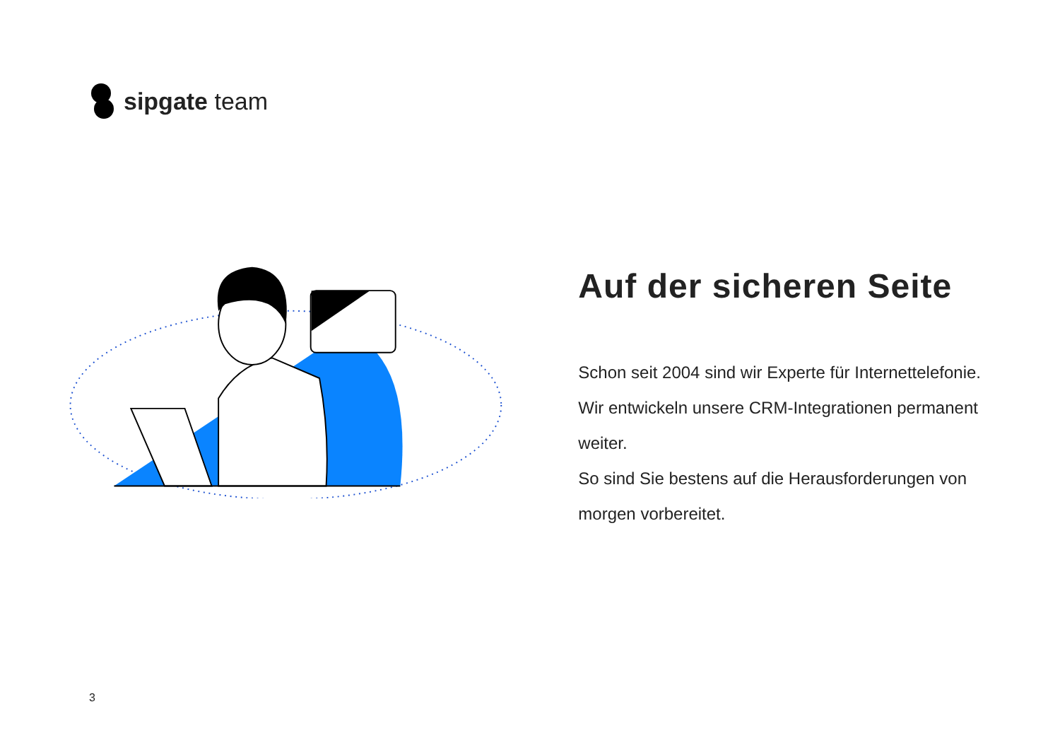sipgate team
Auf der sicheren Seite
Schon seit 2004 sind wir Experte für Internettelefonie. Wir entwickeln unsere CRM-Integrationen permanent weiter.
So sind Sie bestens auf die Herausforderungen von morgen vorbereitet.
3